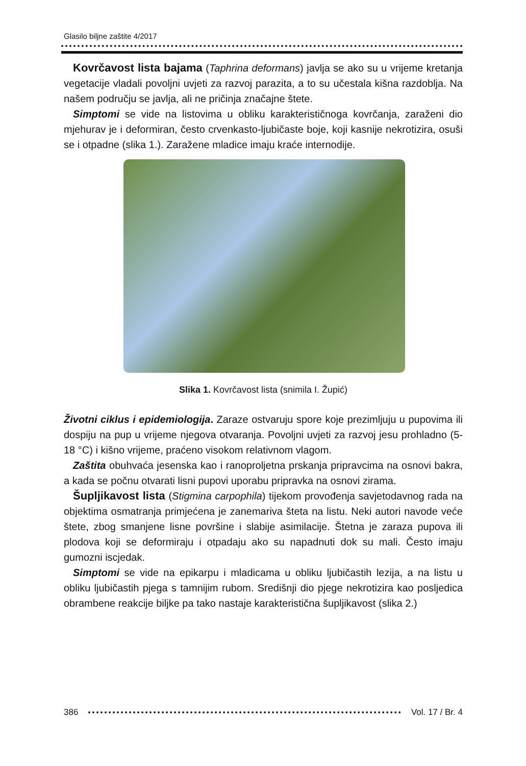Glasilo biljne zaštite 4/2017
Kovrčavost lista bajama (Taphrina deformans) javlja se ako su u vrijeme kretanja vegetacije vladali povoljni uvjeti za razvoj parazita, a to su učestala kišna razdoblja. Na našem području se javlja, ali ne pričinja značajne štete.
Simptomi se vide na listovima u obliku karakterističnoga kovrčanja, zaraženi dio mjehurav je i deformiran, često crvenkasto-ljubičaste boje, koji kasnije nekrotizira, osuši se i otpadne (slika 1.). Zaražene mladice imaju kraće internodije.
Slika 1. Kovrčavost lista (snimila I. Župić)
Životni ciklus i epidemiologija. Zaraze ostvaruju spore koje prezimljuju u pupovima ili dospiju na pup u vrijeme njegova otvaranja. Povoljni uvjeti za razvoj jesu prohladno (5-18 °C) i kišno vrijeme, praćeno visokom relativnom vlagom.
Zaštita obuhvaća jesenska kao i ranoproljetna prskanja pripravcima na osnovi bakra, a kada se počnu otvarati lisni pupovi uporabu pripravka na osnovi zirama.
Šupljikavost lista (Stigmina carpophila) tijekom provođenja savjetodavnog rada na objektima osmatranja primjećena je zanemariva šteta na listu. Neki autori navode veće štete, zbog smanjene lisne površine i slabije asimilacije. Štetna je zaraza pupova ili plodova koji se deformiraju i otpadaju ako su napadnuti dok su mali. Često imaju gumozni iscjedak.
Simptomi se vide na epikarpu i mladicama u obliku ljubičastih lezija, a na listu u obliku ljubičastih pjega s tamnijim rubom. Središnji dio pjege nekrotizira kao posljedica obrambene reakcije biljke pa tako nastaje karakteristična šupljikavost (slika 2.)
386 Vol. 17 / Br. 4